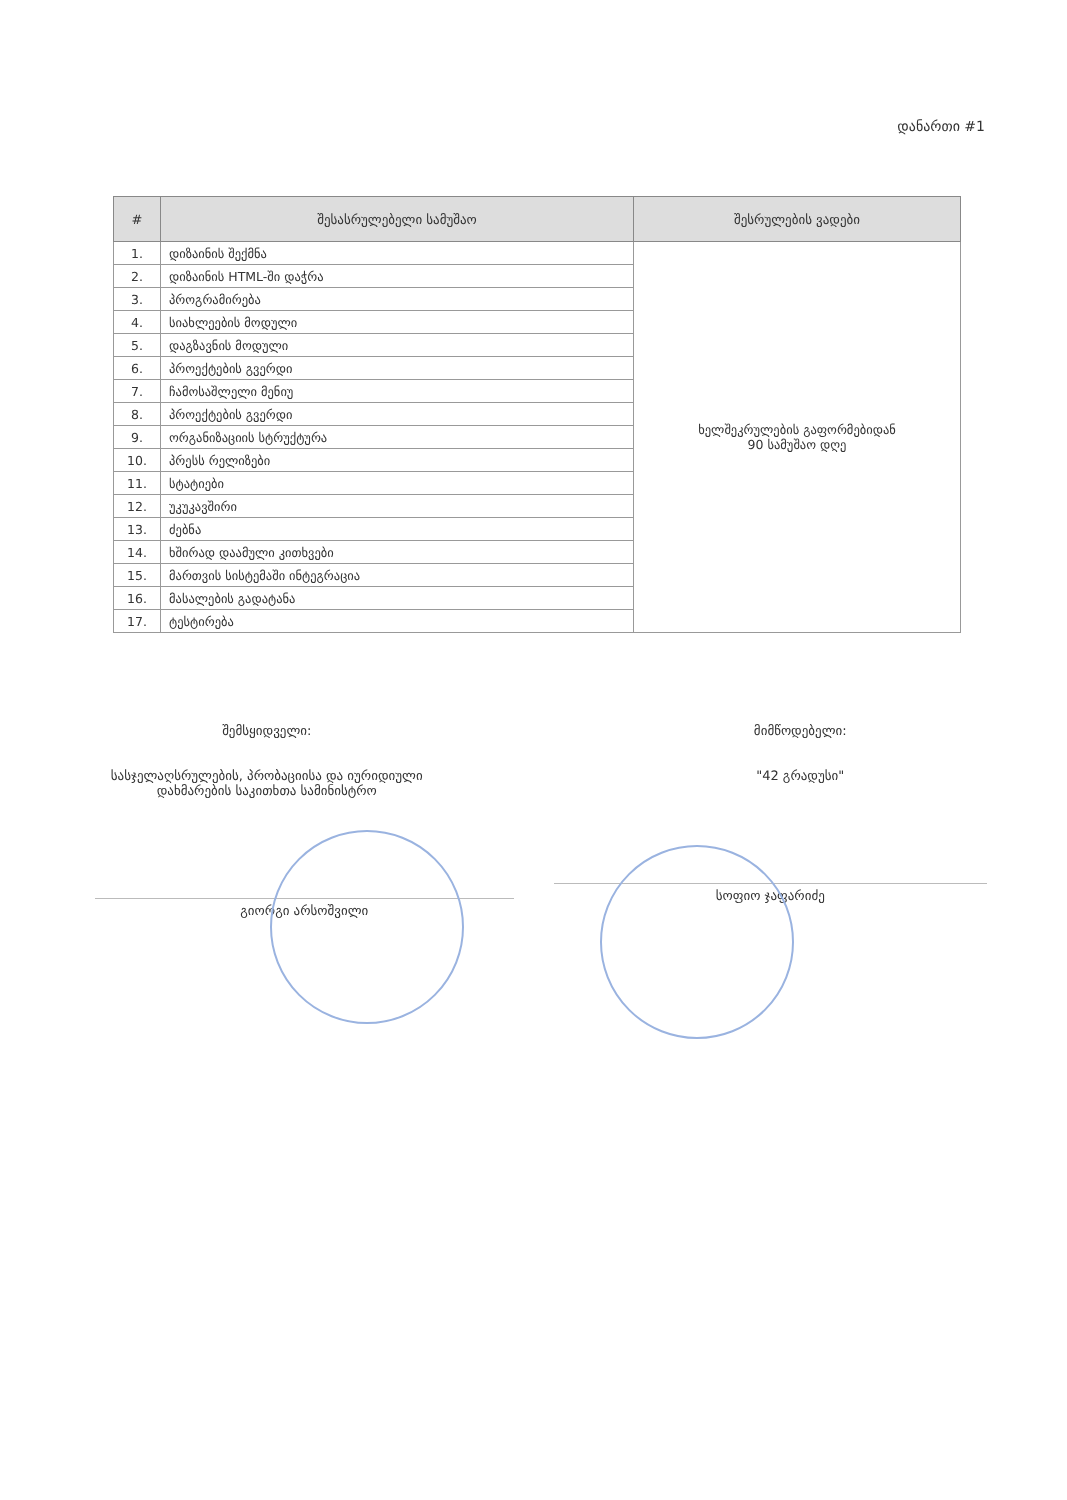დანართი #1
| # | შესასრულებელი სამუშაო | შესრულების ვადები |
| --- | --- | --- |
| 1. | დიზაინის შექმნა | ხელშეკრულების გაფორმებიდან 90 სამუშაო დღე |
| 2. | დიზაინის HTML-ში დაჭრა | |
| 3. | პროგრამირება | |
| 4. | სიახლეების მოდული | |
| 5. | დაგზავნის მოდული | |
| 6. | პროექტების გვერდი | |
| 7. | ჩამოსაშლელი მენიუ | |
| 8. | პროექტების გვერდი | |
| 9. | ორგანიზაციის სტრუქტურა | |
| 10. | პრესს რელიზები | |
| 11. | სტატიები | |
| 12. | უკუკავშირი | |
| 13. | ძებნა | |
| 14. | ხშირად დაამული კითხვები | |
| 15. | მართვის სისტემაში ინტეგრაცია | |
| 16. | მასალების გადატანა | |
| 17. | ტესტირება | |
შემსყიდველი:
სასჯელაღსრულების, პრობაციისა და იურიდიული
დახმარების საკითხთა სამინისტრო
გიორგი არსოშვილი
მიმწოდებელი:
"42 გრადუსი"
სოფიო ჯაფარიძე